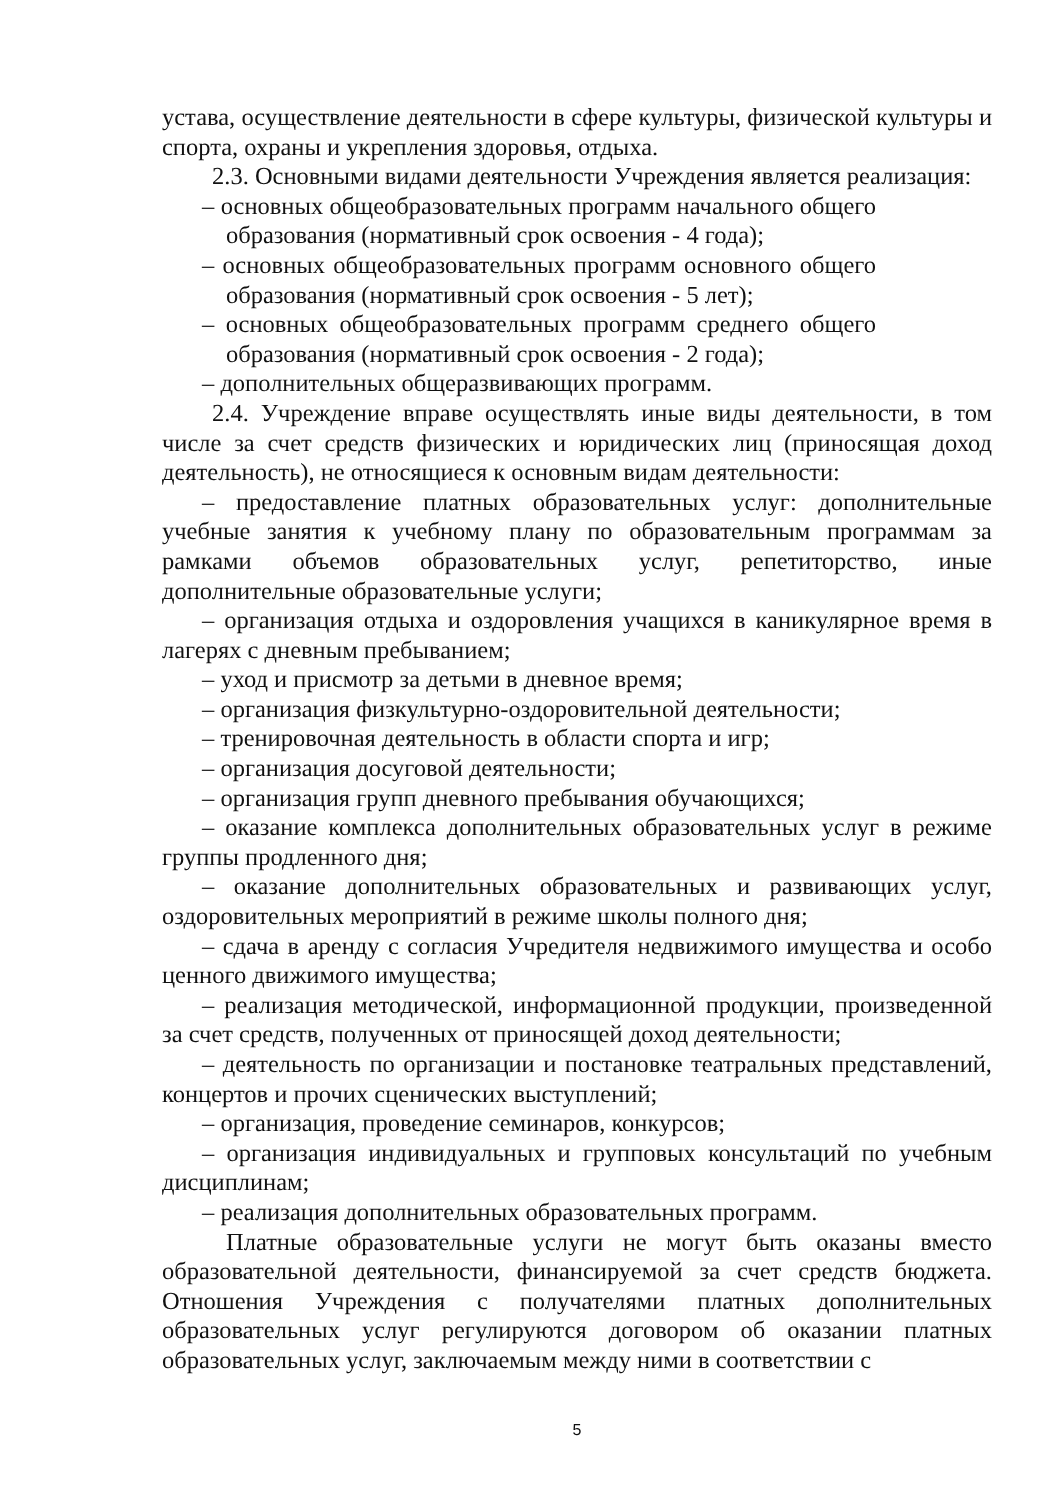устава, осуществление деятельности в сфере культуры, физической культуры и спорта, охраны и укрепления здоровья, отдыха.
2.3. Основными видами деятельности Учреждения является реализация:
– основных общеобразовательных программ начального общего образования (нормативный срок освоения - 4 года);
– основных общеобразовательных программ основного общего образования (нормативный срок освоения - 5 лет);
– основных общеобразовательных программ среднего общего образования (нормативный срок освоения - 2 года);
– дополнительных общеразвивающих программ.
2.4. Учреждение вправе осуществлять иные виды деятельности, в том числе за счет средств физических и юридических лиц (приносящая доход деятельность), не относящиеся к основным видам деятельности:
– предоставление платных образовательных услуг: дополнительные учебные занятия к учебному плану по образовательным программам за рамками объемов образовательных услуг, репетиторство, иные дополнительные образовательные услуги;
– организация отдыха и оздоровления учащихся в каникулярное время в лагерях с дневным пребыванием;
– уход и присмотр за детьми в дневное время;
– организация физкультурно-оздоровительной деятельности;
– тренировочная деятельность в области спорта и игр;
– организация досуговой деятельности;
– организация групп дневного пребывания обучающихся;
– оказание комплекса дополнительных образовательных услуг в режиме группы продленного дня;
– оказание дополнительных образовательных и развивающих услуг, оздоровительных мероприятий в режиме школы полного дня;
– сдача в аренду с согласия Учредителя недвижимого имущества и особо ценного движимого имущества;
– реализация методической, информационной продукции, произведенной за счет средств, полученных от приносящей доход деятельности;
– деятельность по организации и постановке театральных представлений, концертов и прочих сценических выступлений;
– организация, проведение семинаров, конкурсов;
– организация индивидуальных и групповых консультаций по учебным дисциплинам;
– реализация дополнительных образовательных программ.
Платные образовательные услуги не могут быть оказаны вместо образовательной деятельности, финансируемой за счет средств бюджета. Отношения Учреждения с получателями платных дополнительных образовательных услуг регулируются договором об оказании платных образовательных услуг, заключаемым между ними в соответствии с
5